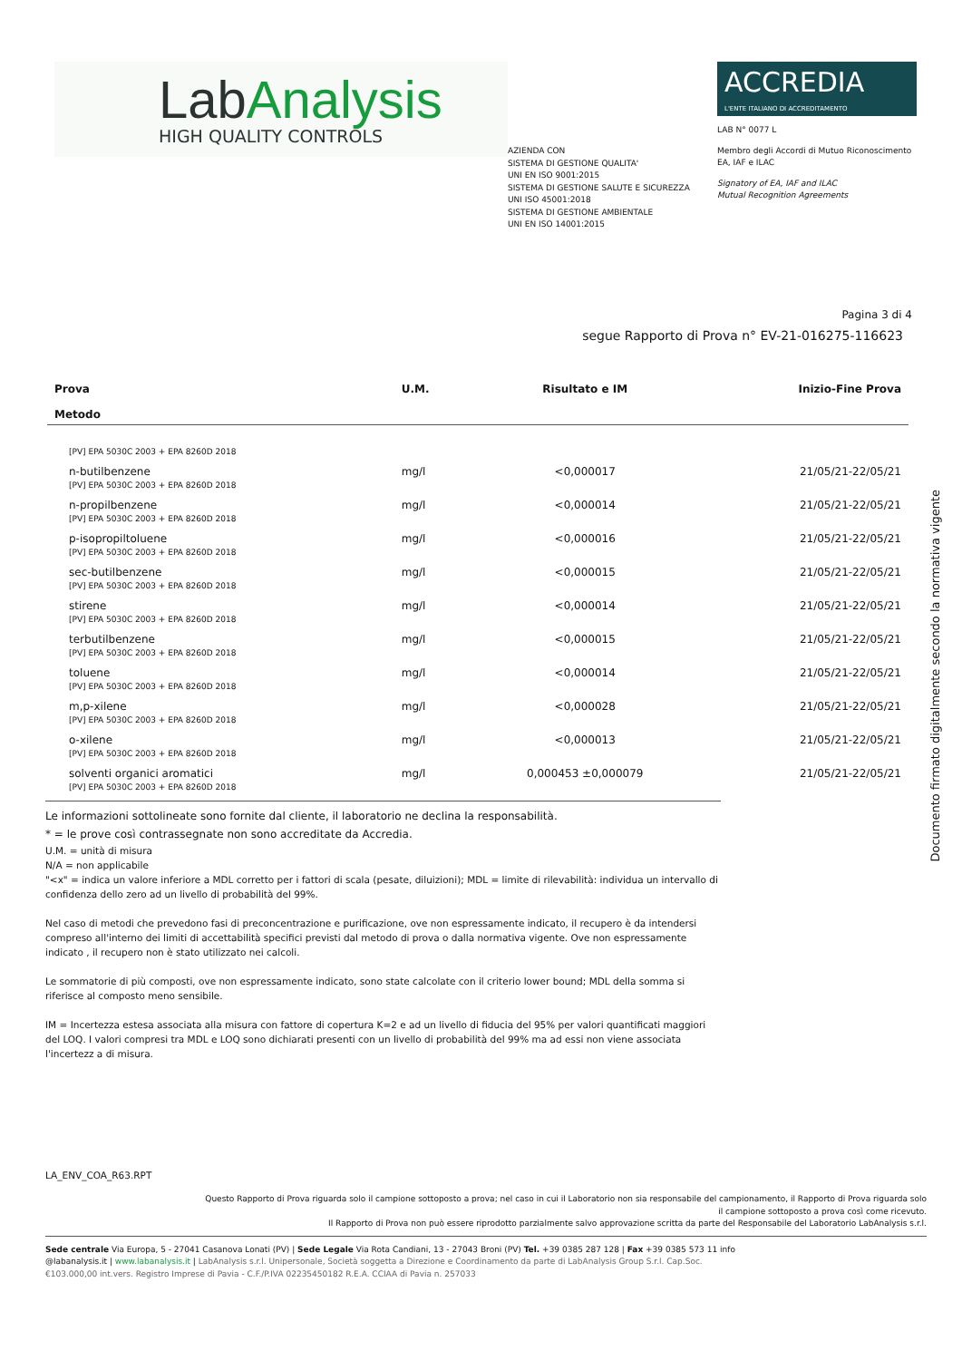LabAnalysis
HIGH QUALITY CONTROLS
AZIENDA CON
SISTEMA DI GESTIONE QUALITA'
UNI EN ISO 9001:2015
SISTEMA DI GESTIONE SALUTE E SICUREZZA
UNI ISO 45001:2018
SISTEMA DI GESTIONE AMBIENTALE
UNI EN ISO 14001:2015
ACCREDIA
L'ENTE ITALIANO DI ACCREDITAMENTO
LAB N° 0077 L
Membro degli Accordi di Mutuo Riconoscimento
EA, IAF e ILAC
Signatory of EA, IAF and ILAC
Mutual Recognition Agreements
Pagina 3 di 4
segue Rapporto di Prova n° EV-21-016275-116623
| Prova Metodo | U.M. | Risultato e IM | Inizio-Fine Prova |
| --- | --- | --- | --- |
| [PV] EPA 5030C 2003 + EPA 8260D 2018 | | | |
| n-butilbenzene [PV] EPA 5030C 2003 + EPA 8260D 2018 | mg/l | <0,000017 | 21/05/21-22/05/21 |
| n-propilbenzene [PV] EPA 5030C 2003 + EPA 8260D 2018 | mg/l | <0,000014 | 21/05/21-22/05/21 |
| p-isopropiltoluene [PV] EPA 5030C 2003 + EPA 8260D 2018 | mg/l | <0,000016 | 21/05/21-22/05/21 |
| sec-butilbenzene [PV] EPA 5030C 2003 + EPA 8260D 2018 | mg/l | <0,000015 | 21/05/21-22/05/21 |
| stirene [PV] EPA 5030C 2003 + EPA 8260D 2018 | mg/l | <0,000014 | 21/05/21-22/05/21 |
| terbutilbenzene [PV] EPA 5030C 2003 + EPA 8260D 2018 | mg/l | <0,000015 | 21/05/21-22/05/21 |
| toluene [PV] EPA 5030C 2003 + EPA 8260D 2018 | mg/l | <0,000014 | 21/05/21-22/05/21 |
| m,p-xilene [PV] EPA 5030C 2003 + EPA 8260D 2018 | mg/l | <0,000028 | 21/05/21-22/05/21 |
| o-xilene [PV] EPA 5030C 2003 + EPA 8260D 2018 | mg/l | <0,000013 | 21/05/21-22/05/21 |
| solventi organici aromatici [PV] EPA 5030C 2003 + EPA 8260D 2018 | mg/l | 0,000453 ±0,000079 | 21/05/21-22/05/21 |
Le informazioni sottolineate sono fornite dal cliente, il laboratorio ne declina la responsabilità.
* = le prove così contrassegnate non sono accreditate da Accredia.
U.M. = unità di misura
N/A = non applicabile
"<x" = indica un valore inferiore a MDL corretto per i fattori di scala (pesate, diluizioni); MDL = limite di rilevabilità: individua un intervallo di confidenza dello zero ad un livello di probabilità del 99%.
Nel caso di metodi che prevedono fasi di preconcentrazione e purificazione, ove non espressamente indicato, il recupero è da intendersi compreso all'interno dei limiti di accettabilità specifici previsti dal metodo di prova o dalla normativa vigente. Ove non espressamente indicato , il recupero non è stato utilizzato nei calcoli.
Le sommatorie di più composti, ove non espressamente indicato, sono state calcolate con il criterio lower bound; MDL della somma si riferisce al composto meno sensibile.
IM = Incertezza estesa associata alla misura con fattore di copertura K=2 e ad un livello di fiducia del 95% per valori quantificati maggiori del LOQ. I valori compresi tra MDL e LOQ sono dichiarati presenti con un livello di probabilità del 99% ma ad essi non viene associata l'incertezz a di misura.
Documento firmato digitalmente secondo la normativa vigente
LA_ENV_COA_R63.RPT
Questo Rapporto di Prova riguarda solo il campione sottoposto a prova; nel caso in cui il Laboratorio non sia responsabile del campionamento, il Rapporto di Prova riguarda solo
il campione sottoposto a prova così come ricevuto.
Il Rapporto di Prova non può essere riprodotto parzialmente salvo approvazione scritta da parte del Responsabile del Laboratorio LabAnalysis s.r.l.
Sede centrale Via Europa, 5 - 27041 Casanova Lonati (PV) | Sede Legale Via Rota Candiani, 13 - 27043 Broni (PV) Tel. +39 0385 287 128 | Fax +39 0385 573 11 info
@labanalysis.it | www.labanalysis.it | LabAnalysis s.r.l. Unipersonale, Società soggetta a Direzione e Coordinamento da parte di LabAnalysis Group S.r.l. Cap.Soc.
€103.000,00 int.vers. Registro Imprese di Pavia - C.F./P.IVA 02235450182 R.E.A. CCIAA di Pavia n. 257033